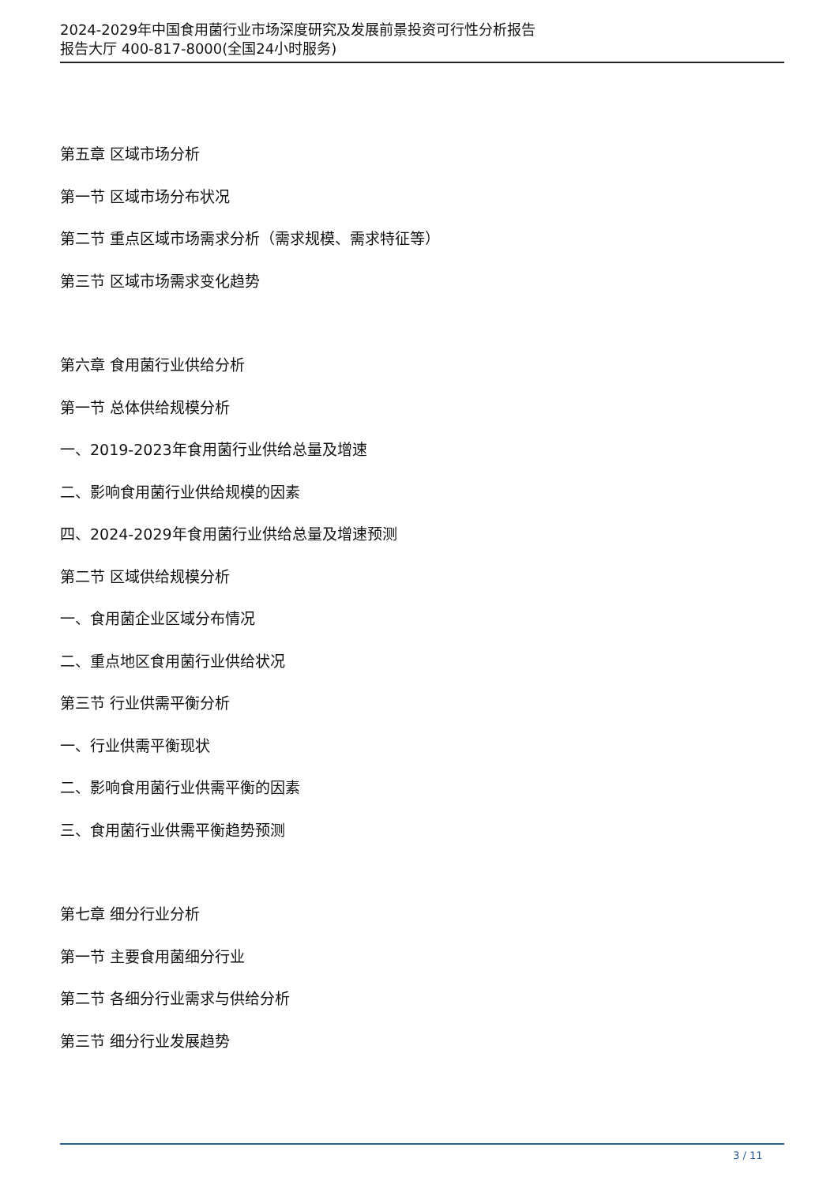2024-2029年中国食用菌行业市场深度研究及发展前景投资可行性分析报告
报告大厅 400-817-8000(全国24小时服务)
第五章 区域市场分析
第一节 区域市场分布状况
第二节 重点区域市场需求分析（需求规模、需求特征等）
第三节 区域市场需求变化趋势
第六章 食用菌行业供给分析
第一节 总体供给规模分析
一、2019-2023年食用菌行业供给总量及增速
二、影响食用菌行业供给规模的因素
四、2024-2029年食用菌行业供给总量及增速预测
第二节 区域供给规模分析
一、食用菌企业区域分布情况
二、重点地区食用菌行业供给状况
第三节 行业供需平衡分析
一、行业供需平衡现状
二、影响食用菌行业供需平衡的因素
三、食用菌行业供需平衡趋势预测
第七章 细分行业分析
第一节 主要食用菌细分行业
第二节 各细分行业需求与供给分析
第三节 细分行业发展趋势
3 / 11